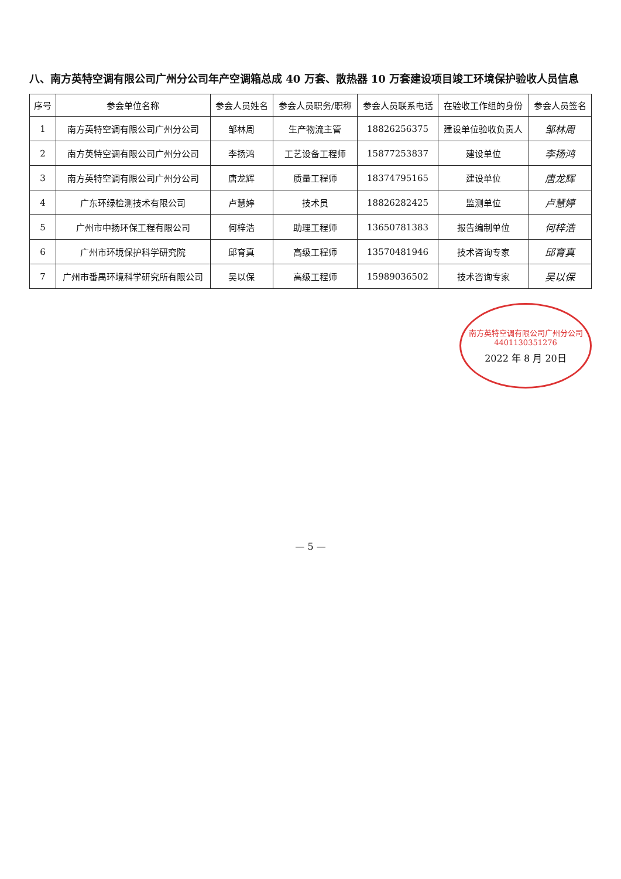八、南方英特空调有限公司广州分公司年产空调箱总成 40 万套、散热器 10 万套建设项目竣工环境保护验收人员信息
| 序号 | 参会单位名称 | 参会人员姓名 | 参会人员职务/职称 | 参会人员联系电话 | 在验收工作组的身份 | 参会人员签名 |
| --- | --- | --- | --- | --- | --- | --- |
| 1 | 南方英特空调有限公司广州分公司 | 邹林周 | 生产物流主管 | 18826256375 | 建设单位验收负责人 | 邹林周 |
| 2 | 南方英特空调有限公司广州分公司 | 李扬鸿 | 工艺设备工程师 | 15877253837 | 建设单位 | 李扬鸿 |
| 3 | 南方英特空调有限公司广州分公司 | 唐龙辉 | 质量工程师 | 18374795165 | 建设单位 | 唐龙辉 |
| 4 | 广东环绿检测技术有限公司 | 卢慧婷 | 技术员 | 18826282425 | 监测单位 | 卢慧婷 |
| 5 | 广州市中扬环保工程有限公司 | 何梓浩 | 助理工程师 | 13650781383 | 报告编制单位 | 何梓浩 |
| 6 | 广州市环境保护科学研究院 | 邱育真 | 高级工程师 | 13570481946 | 技术咨询专家 | 邱育真 |
| 7 | 广州市番禺环境科学研究所有限公司 | 吴以保 | 高级工程师 | 15989036502 | 技术咨询专家 | 吴以保 |
南方英特空调有限公司广州分公司
4401130351276
2022 年 8 月 20日
— 5 —